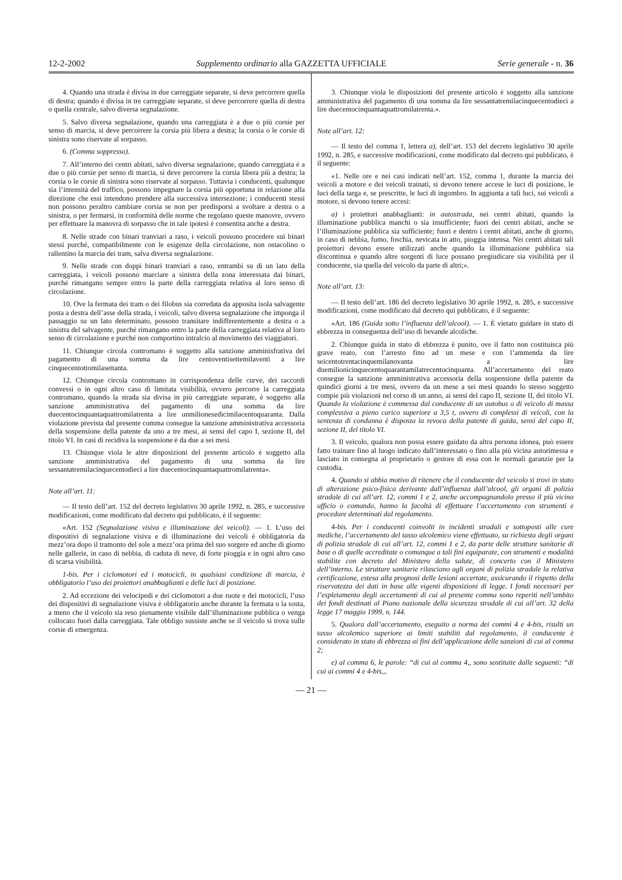12-2-2002 Supplemento ordinario alla GAZZETTA UFFICIALE Serie generale - n. 36
4. Quando una strada è divisa in due carreggiate separate, si deve percorrere quella di destra; quando è divisa in tre carreggiate separate, si deve percorrere quella di destra o quella centrale, salvo diversa segnalazione.
5. Salvo diversa segnalazione, quando una carreggiata è a due o più corsie per senso di marcia, si deve percorrere la corsia più libera a destra; la corsia o le corsie di sinistra sono riservate al sorpasso.
6. (Comma soppresso).
7. All’interno dei centri abitati, salvo diversa segnalazione, quando carreggiata è a due o più corsie per senso di marcia, si deve percorrere la corsia libera più a destra; la corsia o le corsie di sinistra sono riservate al sorpasso. Tuttavia i conducenti, qualunque sia l’intensità del traffico, possono impegnare la corsia più opportuna in relazione alla direzione che essi intendono prendere alla successiva intersezione; i conducenti stessi non possono peraltro cambiare corsia se non per predisporsi a svoltare a destra o a sinistra, o per fermarsi, in conformità delle norme che regolano queste manovre, ovvero per effettuare la manovra di sorpasso che in tale ipotesi è consentita anche a destra.
8. Nelle strade con binari tranviari a raso, i veicoli possono procedere sui binari stessi purché, compatibilmente con le esigenze della circolazione, non ostacolino o rallentino la marcia dei tram, salva diversa segnalazione.
9. Nelle strade con doppi binari tranviari a raso, entrambi su di un lato della carreggiata, i veicoli possono marciare a sinistra della zona interessata dai binari, purché rimangano sempre entro la parte della carreggiata relativa al loro senso di circolazione.
10. Ove la fermata dei tram o dei filobus sia corredata da apposita isola salvagente posta a destra dell’asse della strada, i veicoli, salvo diversa segnalazione che imponga il passaggio su un lato determinato, possono transitare indifferentemente a destra o a sinistra del salvagente, purché rimangano entro la parte della carreggiata relativa al loro senso di circolazione e purché non comportino intralcio al movimento dei viaggiatori.
11. Chiunque circola contromano è soggetto alla sanzione amminisfrativa del pagamento di una somma da lire centoventisettemilaventi a lire cinquecentottomilasettanta.
12. Chiunque circola contromano in corrispondenza delle curve, dei raccordi convessi o in ogni altro caso di limitata visibilità, ovvero percorre la carreggiata contromano, quando la strada sia divisa in più carreggiate separate, è soggetto alla sanzione amministrativa del pagamento di una somma da lire duecentocinquantaquattromilatrenta a lire unmilionesedicimilacentoquaranta. Dalla violazione prevista dal presente comma consegue la sanzione amministrativa accessoria della sospensione della patente da uno a tre mesi, ai sensi del capo I, sezione II, del titolo VI. In casi di recidiva la sospensione è da due a sei mesi.
13. Chiunque viola le altre disposizioni del presente articolo è soggetto alla sanzione amministrativa del pagamento di una somma da lire sessantatremilacinquecentodieci a lire duecentocinquantaquattromilatrenta».
Note all’art. 11:
— Il testo dell’art. 152 del decreto legislativo 30 aprile 1992, n. 285, e successive modificazioni, come modificato dal decreto qui pubblicato, è il seguente:
«Art. 152 (Segnalazione visiva e illuminazione dei veicoli). — 1. L’uso dei dispositivi di segnalazione visiva e di illuminazione dei veicoli è obbligatoria da mezz’ora dopo il tramonto del sole a mezz’ora prima del suo sorgere ed anche di giorno nelle gallerie, in caso di nebbia, di caduta di neve, di forte pioggia e in ogni altro caso di scarsa visibilità.
1-bis. Per i ciclomotori ed i motocicli, in qualsiasi condizione di marcia, è obbligatorio l’uso dei proiettori anabbaglianti e delle luci di posizione.
2. Ad eccezione dei velocipedi e dei ciclomotori a due ruote e dei motocicli, l’uso dei dispositivi di segnalazione visiva è obbligatorio anche durante la fermata o la sosta, a meno che il veicolo sia reso pienamente visibile dall’illuminazione pubblica o venga collocato fuori dalla carreggiata. Tale obbligo sussiste anche se il veicolo si trova sulle corsie di emergenza.
3. Chiunque viola le disposizioni del presente articolo è soggetto alla sanzione amministrativa del pagamento di una somma da lire sessantatremilacinquecentodieci a lire duecentocinquantaquattromilatrenta.».
Note all’art. 12:
— Il testo del comma 1, lettera a), dell’art. 153 del decreto legislativo 30 aprile 1992, n. 285, e successive modificazioni, come modificato dal decreto qui pubblicato, è il seguente:
«1. Nelle ore e nei casi indicati nell’art. 152, comma 1, durante la marcia dei veicoli a motore e dei veicoli trainati, si devono tenere accese le luci di posizione, le luci della targa e, se prescritte, le luci di ingombro. In aggiunta a tali luci, sui veicoli a motore, si devono tenere accesi:
a) i proiettori anabbaglianti: in autostrada, nei centri abitati, quando la illuminazione pubblica manchi o sia insufficiente; fuori dei centri abitati, anche se l’illuminazione pubblica sia sufficiente; fuori e dentro i centri abitati, anche di giorno, in caso di nebbia, fumo, foschia, nevicata in atto, pioggia intensa. Nei centri abitati tali proiettori devono essere utilizzati anche quando la illuminazione pubblica sia discontinua e quando altre sorgenti di luce possano pregiudicare sia visibilità per il conducente, sia quella del veicolo da parte di altri;».
Note all’art. 13:
— Il testo dell’art. 186 del decreto legislativo 30 aprile 1992, n. 285, e successive modificazioni, come modificato dal decreto qui pubblicato, è il seguente:
«Art. 186 (Guida sotto l’influenza dell’alcool). — 1. È vietato guidare in stato di ebbrezza in conseguenza dell’uso di bevande alcoliche.
2. Chiunque guida in stato di ebbrezza è punito, ove il fatto non costituisca più grave reato, con l’arresto fino ad un mese e con l’ammenda da lire seicentotrentacinquemilanovanta a lire duemilionicinquecentoquarantamilatrecentocinquanta. All’accertamento del reato consegue la sanzione amministrativa accessoria della sospensione della patente da quindici giorni a tre mesi, ovvero da un mese a sei mesi quando lo stesso soggetto compie più violazioni nel corso di un anno, ai sensi del capo II, sezione II, del titolo VI. Quando la violazione è commessa dal conducente di un autobus o di veicolo di massa complessiva a pieno carico superiore a 3,5 t, ovvero di complessi di veicoli, con la sentenza di condanna è disposta la revoca della patente di guida, sensi del capo II, sezione II, del titolo VI.
3. Il veicolo, qualora non possa essere guidato da altra persona idonea, può essere fatto trainare fino al luogo indicato dall’interessato o fino alla più vicina autorimessa e lasciato in consegna al proprietario o gestore di essa con le normali garanzie per la custodia.
4. Quando si abbia motivo di ritenere che il conducente del veicolo si trovi in stato di alterazione psico-fisica derivante dall’influenza dall’alcool, gli organi di polizia stradale di cui all’art. 12, commi 1 e 2, anche accompagnandolo presso il più vicino ufficio o comando, hanno la facoltà di effettuare l’accertamento con strumenti e procedure determinati dal regolamento.
4-bis. Per i conducenti coinvolti in incidenti stradali e sottoposti alle cure mediche, l’accertamento del tasso alcolemico viene effettuato, su richiesta degli organi di polizia stradale di cui all’art. 12, commi 1 e 2, da parte delle strutture sanitarie di base o di quelle accreditate o comunque a tali fini equiparate, con strumenti e modalità stabilite con decreto del Ministero della salute, di concerto con il Ministero dell’interno. Le strutture sanitarie rilasciano agli organi di polizia stradale la relativa certificazione, estesa alla prognosi delle lesioni accertate, assicurando il rispetto della riservatezza dei dati in base alle vigenti disposizioni di legge. I fondi necessari per l’espletamento degli accertamenti di cui al presente comma sono reperiti nell’ambito dei fondi destinati al Piano nazionale della sicurezza stradale di cui all’art. 32 della legge 17 maggio 1999, n. 144.
5. Qualora dall’accertamento, eseguito a norma dei commi 4 e 4-bis, risulti un tasso alcolemico superiore ai limiti stabiliti dal regolamento, il conducente è considerato in stato di ebbrezza ai fini dell’applicazione delle sanzioni di cui al comma 2;
e) al comma 6, le parole: “di cui al comma 4,, sono sostituite dalle seguenti: “di cui ai commi 4 e 4-bis,,.
— 21 —